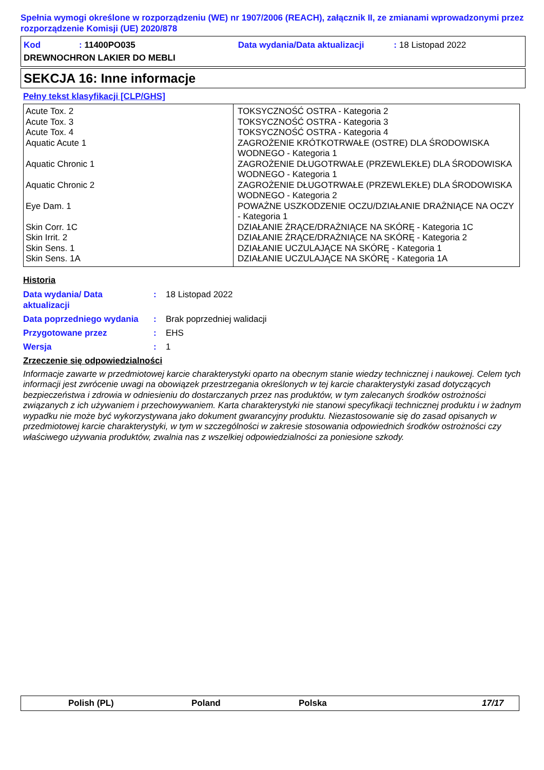Spełnia wymogi określone w rozporządzeniu (WE) nr 1907/2006 (REACH), załącznik II, ze zmianami wprowadzonymi przez rozporządzenie Komisji (UE) 2020/878
Kod: 11400PO035 Data wydania/Data aktualizacji: 18 Listopad 2022
DREWNOCHRON LAKIER DO MEBLI
SEKCJA 16: Inne informacje
Pełny tekst klasyfikacji [CLP/GHS]
| Acute Tox. 2 Acute Tox. 3 Acute Tox. 4 Aquatic Acute 1 Aquatic Chronic 1 Aquatic Chronic 2 Eye Dam. 1 Skin Corr. 1C Skin Irrit. 2 Skin Sens. 1 Skin Sens. 1A | TOKSYCZNOŚĆ OSTRA - Kategoria 2 TOKSYCZNOŚĆ OSTRA - Kategoria 3 TOKSYCZNOŚĆ OSTRA - Kategoria 4 ZAGROŻENIE KRÓTKOTRWAŁE (OSTRE) DLA ŚRODOWISKA WODNEGO - Kategoria 1 ZAGROŻENIE DŁUGOTRWAŁE (PRZEWLEKŁE) DLA ŚRODOWISKA WODNEGO - Kategoria 1 ZAGROŻENIE DŁUGOTRWAŁE (PRZEWLEKŁE) DLA ŚRODOWISKA WODNEGO - Kategoria 2 POWAŻNE USZKODZENIE OCZU/DZIAŁANIE DRAŻNIĄCE NA OCZY - Kategoria 1 DZIAŁANIE ŻRĄCE/DRAŻNIĄCE NA SKÓRĘ - Kategoria 1C DZIAŁANIE ŻRĄCE/DRAŻNIĄCE NA SKÓRĘ - Kategoria 2 DZIAŁANIE UCZULAJĄCE NA SKÓRĘ - Kategoria 1 DZIAŁANIE UCZULAJĄCE NA SKÓRĘ - Kategoria 1A |
Historia
| Data wydania/ Data aktualizacji | : | 18 Listopad 2022 |
| Data poprzedniego wydania | : | Brak poprzedniej walidacji |
| Przygotowane przez | : | EHS |
| Wersja | : | 1 |
Zrzeczenie się odpowiedzialności
Informacje zawarte w przedmiotowej karcie charakterystyki oparto na obecnym stanie wiedzy technicznej i naukowej. Celem tych informacji jest zwrócenie uwagi na obowiązek przestrzegania określonych w tej karcie charakterystyki zasad dotyczących bezpieczeństwa i zdrowia w odniesieniu do dostarczanych przez nas produktów, w tym zalecanych środków ostrożności związanych z ich używaniem i przechowywaniem. Karta charakterystyki nie stanowi specyfikacji technicznej produktu i w żadnym wypadku nie może być wykorzystywana jako dokument gwarancyjny produktu. Niezastosowanie się do zasad opisanych w przedmiotowej karcie charakterystyki, w tym w szczególności w zakresie stosowania odpowiednich środków ostrożności czy właściwego używania produktów, zwalnia nas z wszelkiej odpowiedzialności za poniesione szkody.
Polish (PL) Poland Polska 17/17